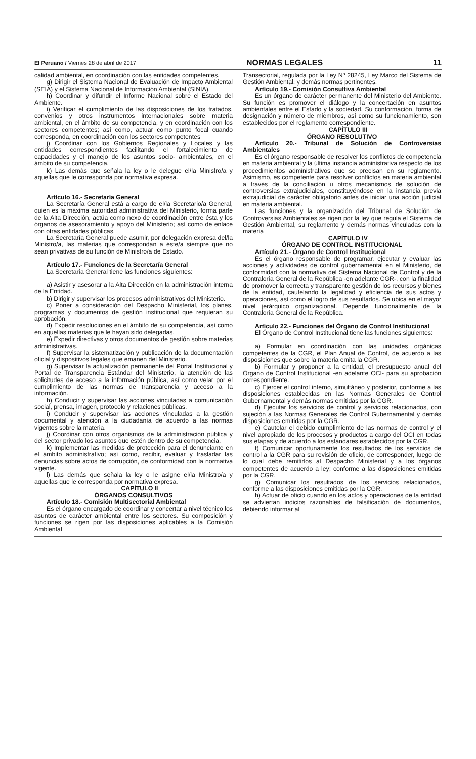El Peruano / Viernes 28 de abril de 2017 NORMAS LEGALES 11
calidad ambiental, en coordinación con las entidades competentes.
g) Dirigir el Sistema Nacional de Evaluación de Impacto Ambiental (SEIA) y el Sistema Nacional de Información Ambiental (SINIA).
h) Coordinar y difundir el Informe Nacional sobre el Estado del Ambiente.
i) Verificar el cumplimiento de las disposiciones de los tratados, convenios y otros instrumentos internacionales sobre materia ambiental, en el ámbito de su competencia, y en coordinación con los sectores competentes; así como, actuar como punto focal cuando corresponda, en coordinación con los sectores competentes
j) Coordinar con los Gobiernos Regionales y Locales y las entidades correspondientes facilitando el fortalecimiento de capacidades y el manejo de los asuntos socio- ambientales, en el ámbito de su competencia.
k) Las demás que señala la ley o le delegue el/la Ministro/a y aquellas que le corresponda por normativa expresa.
Artículo 16.- Secretaría General
La Secretaría General está a cargo de el/la Secretario/a General, quien es la máxima autoridad administrativa del Ministerio, forma parte de la Alta Dirección, actúa como nexo de coordinación entre ésta y los órganos de asesoramiento y apoyo del Ministerio; así como de enlace con otras entidades públicas.
La Secretaría General puede asumir, por delegación expresa del/la Ministro/a, las materias que correspondan a éste/a siempre que no sean privativas de su función de Ministro/a de Estado.
Artículo 17.- Funciones de la Secretaría General
La Secretaría General tiene las funciones siguientes:
a) Asistir y asesorar a la Alta Dirección en la administración interna de la Entidad.
b) Dirigir y supervisar los procesos administrativos del Ministerio.
c) Poner a consideración del Despacho Ministerial, los planes, programas y documentos de gestión institucional que requieran su aprobación.
d) Expedir resoluciones en el ámbito de su competencia, así como en aquellas materias que le hayan sido delegadas.
e) Expedir directivas y otros documentos de gestión sobre materias administrativas.
f) Supervisar la sistematización y publicación de la documentación oficial y dispositivos legales que emanen del Ministerio.
g) Supervisar la actualización permanente del Portal Institucional y Portal de Transparencia Estándar del Ministerio, la atención de las solicitudes de acceso a la información pública, así como velar por el cumplimiento de las normas de transparencia y acceso a la información.
h) Conducir y supervisar las acciones vinculadas a comunicación social, prensa, imagen, protocolo y relaciones públicas.
i) Conducir y supervisar las acciones vinculadas a la gestión documental y atención a la ciudadanía de acuerdo a las normas vigentes sobre la materia.
j) Coordinar con otros organismos de la administración pública y del sector privado los asuntos que estén dentro de su competencia.
k) Implementar las medidas de protección para el denunciante en el ámbito administrativo; así como, recibir, evaluar y trasladar las denuncias sobre actos de corrupción, de conformidad con la normativa vigente.
l) Las demás que señala la ley o le asigne el/la Ministro/a y aquellas que le corresponda por normativa expresa.
CAPÍTULO II
ÓRGANOS CONSULTIVOS
Artículo 18.- Comisión Multisectorial Ambiental
Es el órgano encargado de coordinar y concertar a nivel técnico los asuntos de carácter ambiental entre los sectores. Su composición y funciones se rigen por las disposiciones aplicables a la Comisión Ambiental
Transectorial, regulada por la Ley Nº 28245, Ley Marco del Sistema de Gestión Ambiental, y demás normas pertinentes.
Artículo 19.- Comisión Consultiva Ambiental
Es un órgano de carácter permanente del Ministerio del Ambiente. Su función es promover el diálogo y la concertación en asuntos ambientales entre el Estado y la sociedad. Su conformación, forma de designación y número de miembros, así como su funcionamiento, son establecidos por el reglamento correspondiente.
CAPÍTULO III
ÓRGANO RESOLUTIVO
Artículo 20.- Tribunal de Solución de Controversias Ambientales
Es el órgano responsable de resolver los conflictos de competencia en materia ambiental y la última instancia administrativa respecto de los procedimientos administrativos que se precisan en su reglamento. Asimismo, es competente para resolver conflictos en materia ambiental a través de la conciliación u otros mecanismos de solución de controversias extrajudiciales, constituyéndose en la instancia previa extrajudicial de carácter obligatorio antes de iniciar una acción judicial en materia ambiental.
Las funciones y la organización del Tribunal de Solución de Controversias Ambientales se rigen por la ley que regula el Sistema de Gestión Ambiental, su reglamento y demás normas vinculadas con la materia
CAPÍTULO IV
ÓRGANO DE CONTROL INSTITUCIONAL
Artículo 21.- Órgano de Control Institucional
Es el órgano responsable de programar, ejecutar y evaluar las acciones y actividades de control gubernamental en el Ministerio, de conformidad con la normativa del Sistema Nacional de Control y de la Contraloría General de la República -en adelante CGR-, con la finalidad de promover la correcta y transparente gestión de los recursos y bienes de la entidad, cautelando la legalidad y eficiencia de sus actos y operaciones, así como el logro de sus resultados. Se ubica en el mayor nivel jerárquico organizacional. Depende funcionalmente de la Contraloría General de la República.
Artículo 22.- Funciones del Órgano de Control Institucional
El Órgano de Control Institucional tiene las funciones siguientes:
a) Formular en coordinación con las unidades orgánicas competentes de la CGR, el Plan Anual de Control, de acuerdo a las disposiciones que sobre la materia emita la CGR.
b) Formular y proponer a la entidad, el presupuesto anual del Órgano de Control Institucional -en adelante OCI- para su aprobación correspondiente.
c) Ejercer el control interno, simultáneo y posterior, conforme a las disposiciones establecidas en las Normas Generales de Control Gubernamental y demás normas emitidas por la CGR.
d) Ejecutar los servicios de control y servicios relacionados, con sujeción a las Normas Generales de Control Gubernamental y demás disposiciones emitidas por la CGR.
e) Cautelar el debido cumplimiento de las normas de control y el nivel apropiado de los procesos y productos a cargo del OCI en todas sus etapas y de acuerdo a los estándares establecidos por la CGR.
f) Comunicar oportunamente los resultados de los servicios de control a la CGR para su revisión de oficio, de corresponder, luego de lo cual debe remitirlos al Despacho Ministerial y a los órganos competentes de acuerdo a ley; conforme a las disposiciones emitidas por la CGR.
g) Comunicar los resultados de los servicios relacionados, conforme a las disposiciones emitidas por la CGR.
h) Actuar de oficio cuando en los actos y operaciones de la entidad se adviertan indicios razonables de falsificación de documentos, debiendo informar al